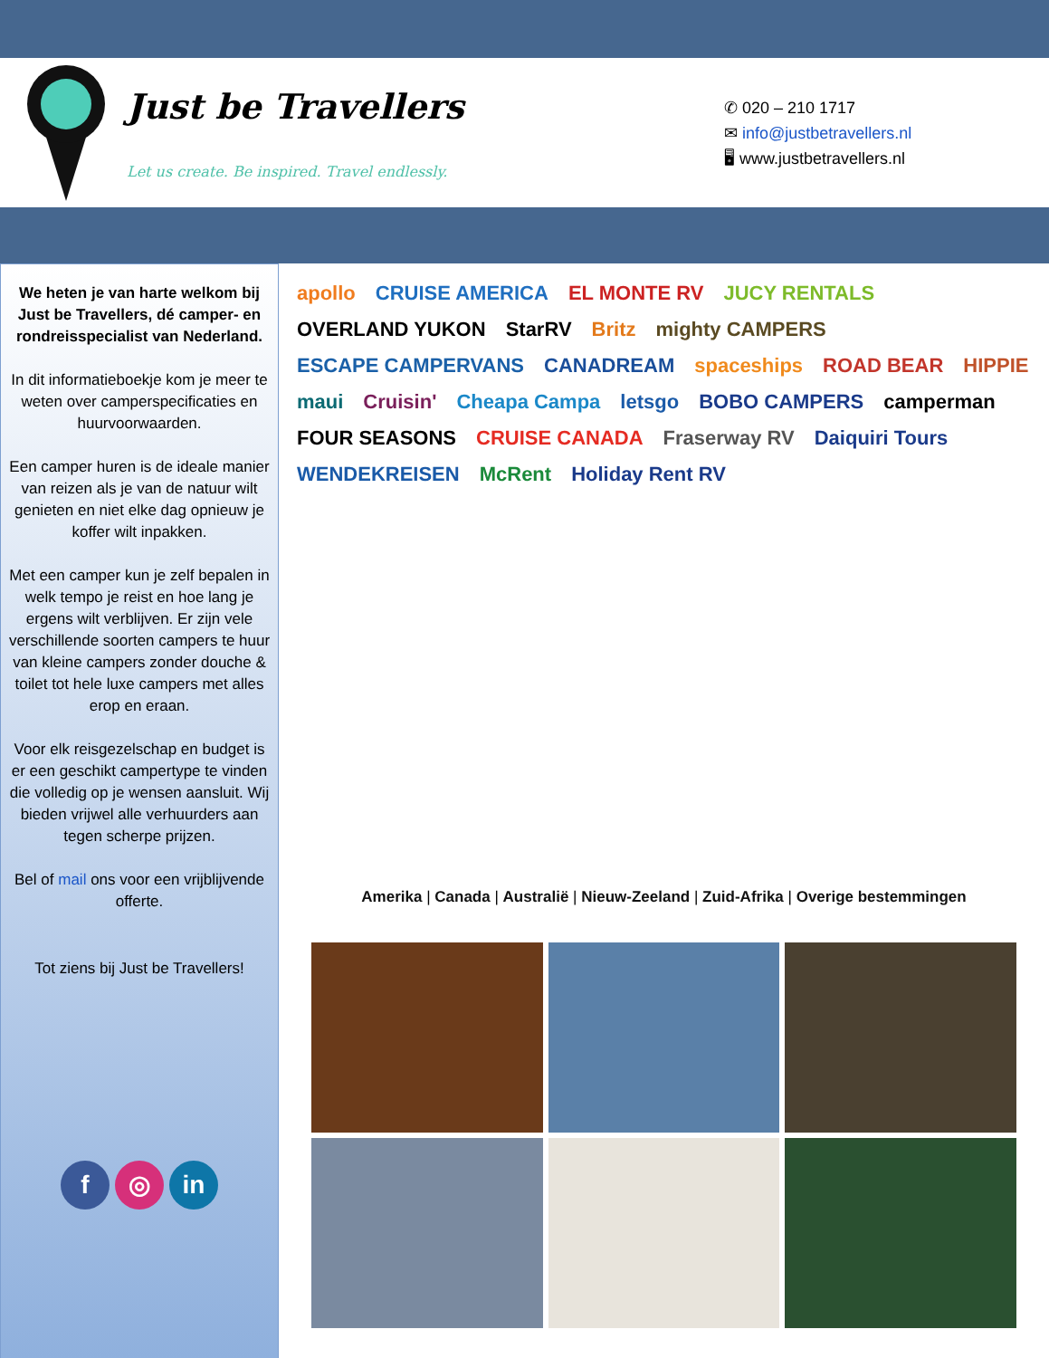Just be Travellers
Let us create. Be inspired. Travel endlessly.
✆ 020 – 210 1717
✉ info@justbetravellers.nl
🖥 www.justbetravellers.nl
We heten je van harte welkom bij Just be Travellers, dé camper- en rondreisspecialist van Nederland.
In dit informatieboekje kom je meer te weten over camperspecificaties en huurvoorwaarden.
Een camper huren is de ideale manier van reizen als je van de natuur wilt genieten en niet elke dag opnieuw je koffer wilt inpakken.
Met een camper kun je zelf bepalen in welk tempo je reist en hoe lang je ergens wilt verblijven. Er zijn vele verschillende soorten campers te huur van kleine campers zonder douche & toilet tot hele luxe campers met alles erop en eraan.
Voor elk reisgezelschap en budget is er een geschikt campertype te vinden die volledig op je wensen aansluit. Wij bieden vrijwel alle verhuurders aan tegen scherpe prijzen.
Bel of mail ons voor een vrijblijvende offerte.
Tot ziens bij Just be Travellers!
f ◎ in
apollo CRUISE AMERICA EL MONTE RV JUCY RENTALS OVERLAND YUKON StarRV Britz mighty CAMPERS ESCAPE CAMPERVANS CANADREAM spaceships ROAD BEAR HIPPIE maui Cruisin' Cheapa Campa letsgo BOBO CAMPERS camperman FOUR SEASONS CRUISE CANADA Fraserway RV Daiquiri Tours WENDEKREISEN McRent Holiday Rent RV
Amerika | Canada | Australië | Nieuw-Zeeland | Zuid-Afrika | Overige bestemmingen